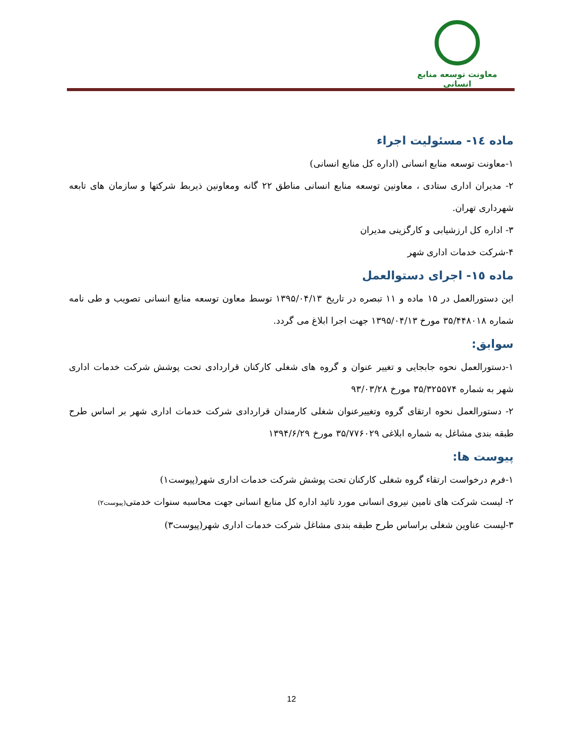معاونت توسعه منابع انسانی
ماده ١٤- مسئولیت اجراء
۱-معاونت توسعه منابع انسانی (اداره کل منابع انسانی)
۲- مدیران اداری ستادی ، معاونین توسعه منابع انسانی مناطق ۲۲ گانه ومعاونین ذیربط شرکتها و سازمان های تابعه شهرداری تهران.
۳- اداره کل ارزشیابی و کارگزینی مدیران
۴-شرکت خدمات اداری شهر
ماده ١٥- اجرای دستوالعمل
این دستورالعمل در ۱۵ ماده و ۱۱ تبصره در تاریخ ۱۳۹۵/۰۴/۱۳ توسط معاون توسعه منابع انسانی تصویب و طی نامه شماره ۳۵/۴۴۸۰۱۸ مورخ ۱۳۹۵/۰۴/۱۳ جهت اجرا ابلاغ می گردد.
سوابق:
۱-دستورالعمل نحوه جابجایی و تغییر عنوان و گروه های شغلی کارکنان قراردادی تحت پوشش شرکت خدمات اداری شهر به شماره ۳۵/۳۲۵۵۷۴ مورخ ۹۳/۰۳/۲۸
۲- دستورالعمل نحوه ارتقای گروه وتغییرعنوان شغلی کارمندان قراردادی شرکت خدمات اداری شهر بر اساس طرح طبقه بندی مشاغل به شماره ابلاغی ۳۵/۷۷۶۰۲۹ مورخ ۱۳۹۴/۶/۲۹
پیوست ها:
۱-فرم درخواست ارتقاء گروه شغلی کارکنان تحت پوشش شرکت خدمات اداری شهر(پیوست۱)
۲- لیست شرکت های تامین نیروی انسانی مورد تائید اداره کل منابع انسانی جهت محاسبه سنوات خدمتی(پیوست۲)
۳-لیست عناوین شغلی براساس طرح طبقه بندی مشاغل شرکت خدمات اداری شهر(پیوست۳)
12